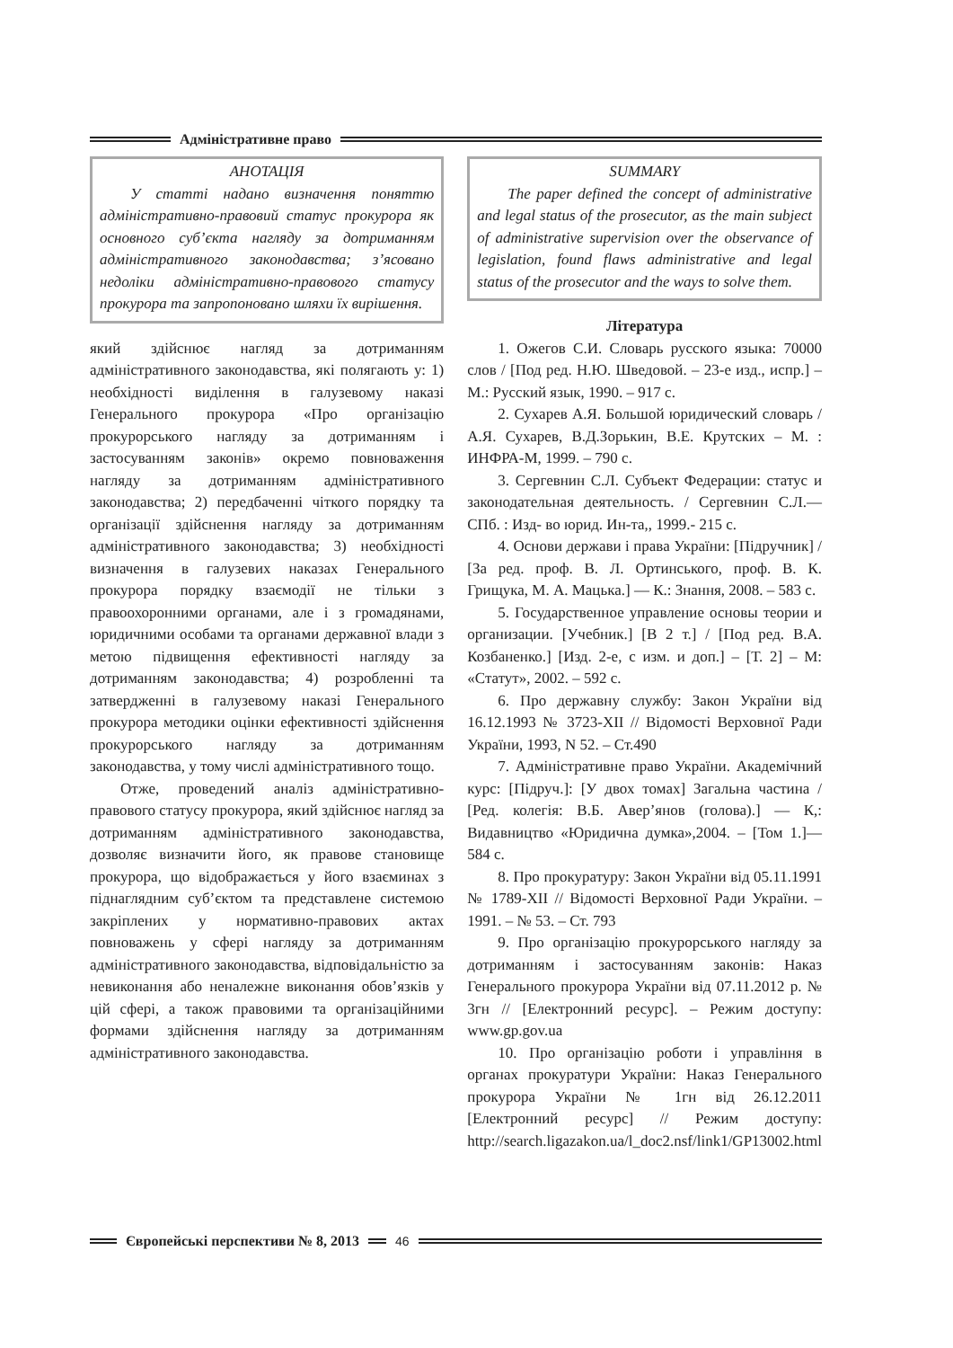Адміністративне право
АНОТАЦІЯ
У статті надано визначення поняттю адміністративно-правовий статус прокурора як основного суб’єкта нагляду за дотриманням адміністративного законодавства; з’ясовано недоліки адміністративно-правового статусу прокурора та запропоновано шляхи їх вирішення.
який здійснює нагляд за дотриманням адміністративного законодавства, які полягають у: 1) необхідності виділення в галузевому наказі Генерального прокурора «Про організацію прокурорського нагляду за дотриманням і застосуванням законів» окремо повноваження нагляду за дотриманням адміністративного законодавства; 2) передбаченні чіткого порядку та організації здійснення нагляду за дотриманням адміністративного законодавства; 3) необхідності визначення в галузевих наказах Генерального прокурора порядку взаємодії не тільки з правоохоронними органами, але і з громадянами, юридичними особами та органами державної влади з метою підвищення ефективності нагляду за дотриманням законодавства; 4) розробленні та затвердженні в галузевому наказі Генерального прокурора методики оцінки ефективності здійснення прокурорського нагляду за дотриманням законодавства, у тому числі адміністративного тощо.
Отже, проведений аналіз адміністративно-правового статусу прокурора, який здійснює нагляд за дотриманням адміністративного законодавства, дозволяє визначити його, як правове становище прокурора, що відображається у його взаєминах з піднаглядним суб’єктом та представлене системою закріплених у нормативно-правових актах повноважень у сфері нагляду за дотриманням адміністративного законодавства, відповідальністю за невиконання або неналежне виконання обов’язків у цій сфері, а також правовими та організаційними формами здійснення нагляду за дотриманням адміністративного законодавства.
SUMMARY
The paper defined the concept of administrative and legal status of the prosecutor, as the main subject of administrative supervision over the observance of legislation, found flaws administrative and legal status of the prosecutor and the ways to solve them.
Література
1. Ожегов С.И. Словарь русского языка: 70000 слов / [Под ред. Н.Ю. Шведовой. – 23-е изд., испр.] – М.: Русский язык, 1990. – 917 с.
2. Сухарев А.Я. Большой юридический словарь / А.Я. Сухарев, В.Д.Зорькин, В.Е. Крутских – М. : ИНФРА-М, 1999. – 790 с.
3. Сергевнин С.Л. Субъект Федерации: статус и законодательная деятельность. / Сергевнин С.Л.— СПб. : Изд- во юрид. Ин-та,, 1999.- 215 с.
4. Основи держави і права України: [Підручник] / [За ред. проф. В. Л. Ортинського, проф. В. К. Грищука, М. А. Мацька.] — К.: Знання, 2008. – 583 с.
5. Государственное управление основы теории и организации. [Учебник.] [В 2 т.] / [Под ред. В.А. Козбаненко.] [Изд. 2-е, с изм. и доп.] – [Т. 2] – М: «Статут», 2002. – 592 с.
6. Про державну службу: Закон України від 16.12.1993 № 3723-XII // Відомості Верховної Ради України, 1993, N 52. – Ст.490
7. Адміністративне право України. Академічний курс: [Підруч.]: [У двох томах] Загальна частина / [Ред. колегія: В.Б. Авер’янов (голова).] — К,: Видавництво «Юридична думка»,2004. – [Том 1.]— 584 с.
8. Про прокуратуру: Закон України від 05.11.1991 № 1789-XII // Відомості Верховної Ради України. – 1991. – № 53. – Ст. 793
9. Про організацію прокурорського нагляду за дотриманням і застосуванням законів: Наказ Генерального прокурора України від 07.11.2012 р. № 3гн // [Електронний ресурс]. – Режим доступу: www.gp.gov.ua
10. Про організацію роботи і управління в органах прокуратури України: Наказ Генерального прокурора України № 1гн від 26.12.2011 [Електронний ресурс] // Режим доступу: http://search.ligazakon.ua/l_doc2.nsf/link1/GP13002.html
Європейські перспективи № 8, 2013
46